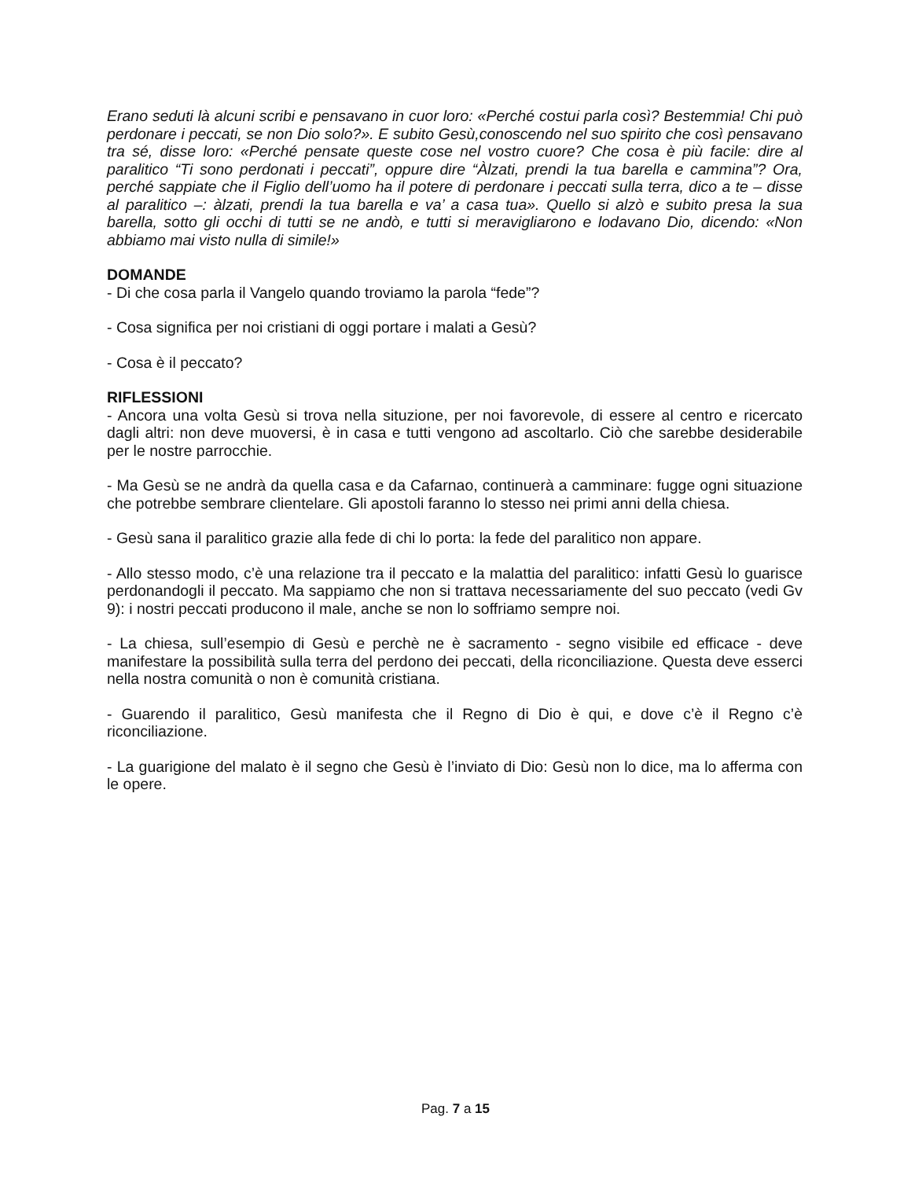Erano seduti là alcuni scribi e pensavano in cuor loro: «Perché costui parla così? Bestemmia! Chi può perdonare i peccati, se non Dio solo?». E subito Gesù,conoscendo nel suo spirito che così pensavano tra sé, disse loro: «Perché pensate queste cose nel vostro cuore? Che cosa è più facile: dire al paralitico “Ti sono perdonati i peccati”, oppure dire “Àlzati, prendi la tua barella e cammina”? Ora, perché sappiate che il Figlio dell’uomo ha il potere di perdonare i peccati sulla terra, dico a te – disse al paralitico –: àlzati, prendi la tua barella e va’ a casa tua». Quello si alzò e subito presa la sua barella, sotto gli occhi di tutti se ne andò, e tutti si meravigliarono e lodavano Dio, dicendo: «Non abbiamo mai visto nulla di simile!»
DOMANDE
- Di che cosa parla il Vangelo quando troviamo la parola “fede”?
- Cosa significa per noi cristiani di oggi portare i malati a Gesù?
- Cosa è il peccato?
RIFLESSIONI
- Ancora una volta Gesù si trova nella situzione, per noi favorevole, di essere al centro e ricercato dagli altri: non deve muoversi, è in casa e tutti vengono ad ascoltarlo. Ciò che sarebbe desiderabile per le nostre parrocchie.
- Ma Gesù se ne andrà da quella casa e da Cafarnao, continuerà a camminare: fugge ogni situazione che potrebbe sembrare clientelare. Gli apostoli faranno lo stesso nei primi anni della chiesa.
- Gesù sana il paralitico grazie alla fede di chi lo porta: la fede del paralitico non appare.
- Allo stesso modo, c’è una relazione tra il peccato e la malattia del paralitico: infatti Gesù lo guarisce perdonandogli il peccato. Ma sappiamo che non si trattava necessariamente del suo peccato (vedi Gv 9): i nostri peccati producono il male, anche se non lo soffriamo sempre noi.
- La chiesa, sull’esempio di Gesù e perchè ne è sacramento - segno visibile ed efficace - deve manifestare la possibilità sulla terra del perdono dei peccati, della riconciliazione. Questa deve esserci nella nostra comunità o non è comunità cristiana.
- Guarendo il paralitico, Gesù manifesta che il Regno di Dio è qui, e dove c’è il Regno c’è riconciliazione.
- La guarigione del malato è il segno che Gesù è l’inviato di Dio: Gesù non lo dice, ma lo afferma con le opere.
Pag. 7 a 15